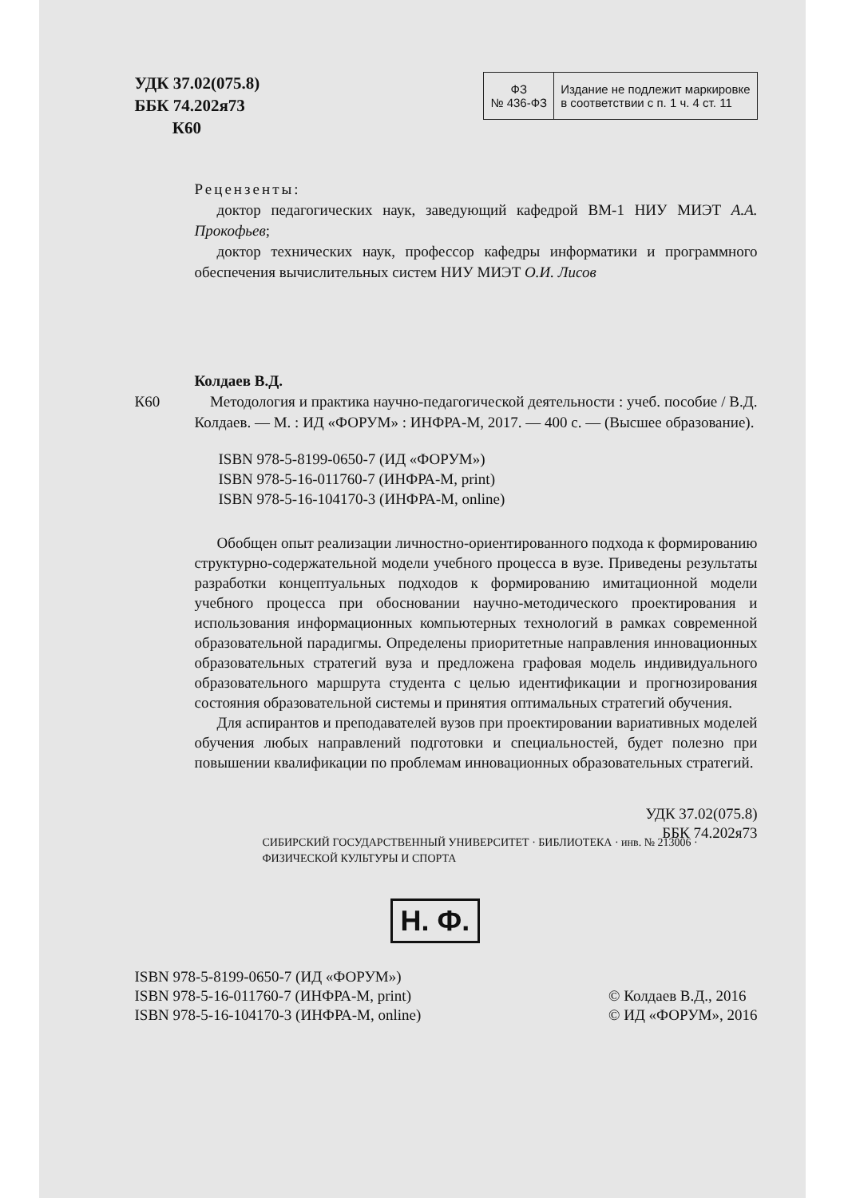УДК 37.02(075.8)
ББК 74.202я73
К60
| ФЗ № 436-ФЗ | Издание не подлежит маркировке в соответствии с п. 1 ч. 4 ст. 11 |
Рецензенты:
доктор педагогических наук, заведующий кафедрой ВМ-1 НИУ МИЭТ А.А. Прокофьев;
доктор технических наук, профессор кафедры информатики и программного обеспечения вычислительных систем НИУ МИЭТ О.И. Лисов
Колдаев В.Д.
К60 Методология и практика научно-педагогической деятельности : учеб. пособие / В.Д. Колдаев. — М. : ИД «ФОРУМ» : ИНФРА-М, 2017. — 400 с. — (Высшее образование).
ISBN 978-5-8199-0650-7 (ИД «ФОРУМ»)
ISBN 978-5-16-011760-7 (ИНФРА-М, print)
ISBN 978-5-16-104170-3 (ИНФРА-М, online)
Обобщен опыт реализации личностно-ориентированного подхода к формированию структурно-содержательной модели учебного процесса в вузе. Приведены результаты разработки концептуальных подходов к формированию имитационной модели учебного процесса при обосновании научно-методического проектирования и использования информационных компьютерных технологий в рамках современной образовательной парадигмы. Определены приоритетные направления инновационных образовательных стратегий вуза и предложена графовая модель индивидуального образовательного маршрута студента с целью идентификации и прогнозирования состояния образовательной системы и принятия оптимальных стратегий обучения.
Для аспирантов и преподавателей вузов при проектировании вариативных моделей обучения любых направлений подготовки и специальностей, будет полезно при повышении квалификации по проблемам инновационных образовательных стратегий.
УДК 37.02(075.8)
ББК 74.202я73
СИБИРСКИЙ ГОСУДАРСТВЕННЫЙ УНИВЕРСИТЕТ · БИБЛИОТЕКА · инв. № 213006 · ФИЗИЧЕСКОЙ КУЛЬТУРЫ И СПОРТА
Н. Ф.
ISBN 978-5-8199-0650-7 (ИД «ФОРУМ»)
ISBN 978-5-16-011760-7 (ИНФРА-М, print)
ISBN 978-5-16-104170-3 (ИНФРА-М, online)
© Колдаев В.Д., 2016
© ИД «ФОРУМ», 2016